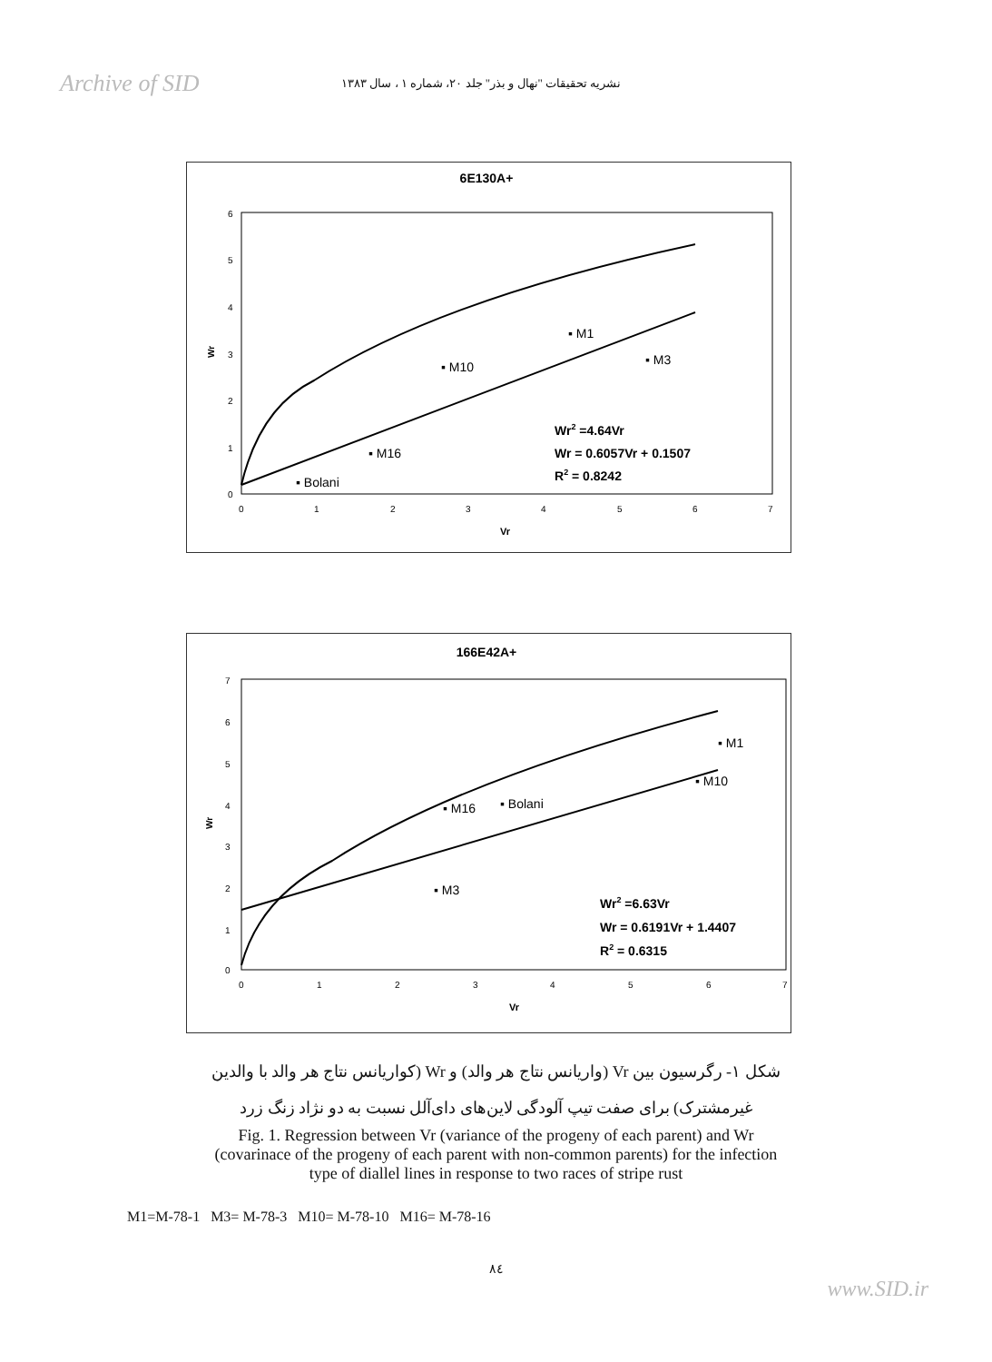Archive of SID
نشریه تحقیقات "نهال و بذر" جلد ۲۰، شماره ۱ ، سال ۱۳۸۳
6E130A+
6
5
4
3
2
1
0
Wr
0
1
2
3
4
5
6
7
Vr
▪ M1
▪ M3
▪ M10
▪ M16
▪ Bolani
Wr2 =4.64Vr
Wr = 0.6057Vr + 0.1507
R2 = 0.8242
166E42A+
7
6
5
4
3
2
1
0
Wr
0
1
2
3
4
5
6
7
Vr
▪ M1
▪ M10
▪ M16
▪ Bolani
▪ M3
Wr2 =6.63Vr
Wr = 0.6191Vr + 1.4407
R2 = 0.6315
شکل ۱- رگرسیون بین Vr (واریانس نتاج هر والد) و Wr (کواریانس نتاج هر والد با والدین
غیرمشترک) برای صفت تیپ آلودگی لاین‌های دای‌آلل نسبت به دو نژاد زنگ زرد
Fig. 1. Regression between Vr (variance of the progeny of each parent) and Wr
(covarinace of the progeny of each parent with non-common parents) for the infection
type of diallel lines in response to two races of stripe rust
M1=M-78-1 M3= M-78-3 M10= M-78-10 M16= M-78-16
۸٤
www.SID.ir